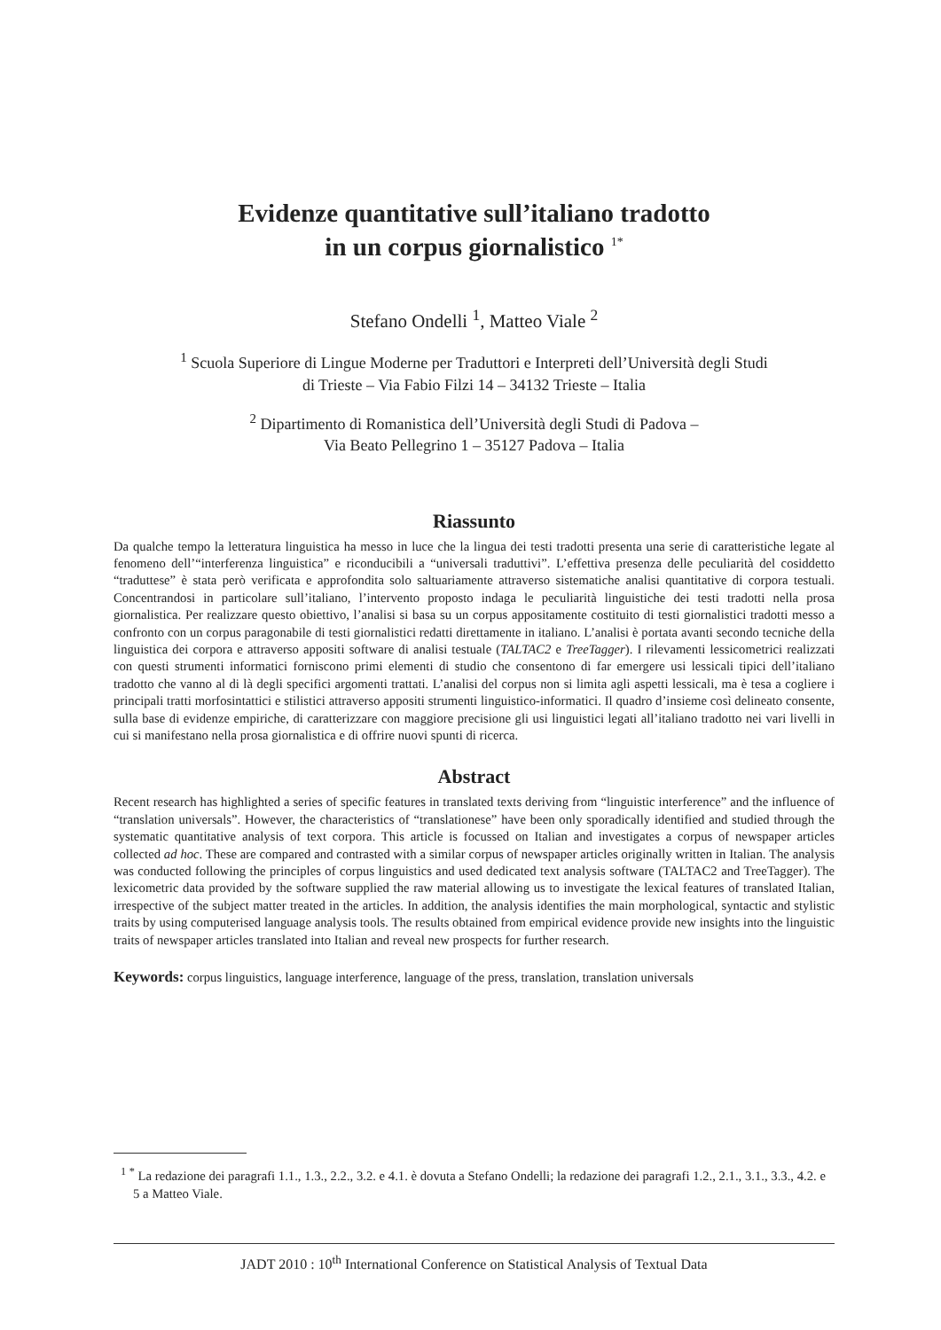Evidenze quantitative sull’italiano tradotto
in un corpus giornalistico <sup>1*</sup>
Stefano Ondelli <sup>1</sup>, Matteo Viale <sup>2</sup>
<sup>1</sup> Scuola Superiore di Lingue Moderne per Traduttori e Interpreti dell’Università degli Studi
di Trieste – Via Fabio Filzi 14 – 34132 Trieste – Italia
<sup>2</sup> Dipartimento di Romanistica dell’Università degli Studi di Padova –
Via Beato Pellegrino 1 – 35127 Padova – Italia
Riassunto
Da qualche tempo la letteratura linguistica ha messo in luce che la lingua dei testi tradotti presenta una serie di caratteristiche legate al fenomeno dell’“interferenza linguistica” e riconducibili a “universali traduttivi”. L’effettiva presenza delle peculiarità del cosiddetto “traduttese” è stata però verificata e approfondita solo saltuariamente attraverso sistematiche analisi quantitative di corpora testuali. Concentrandosi in particolare sull’italiano, l’intervento proposto indaga le peculiarità linguistiche dei testi tradotti nella prosa giornalistica. Per realizzare questo obiettivo, l’analisi si basa su un corpus appositamente costituito di testi giornalistici tradotti messo a confronto con un corpus paragonabile di testi giornalistici redatti direttamente in italiano. L’analisi è portata avanti secondo tecniche della linguistica dei corpora e attraverso appositi software di analisi testuale (TALTAC2 e TreeTagger). I rilevamenti lessicometrici realizzati con questi strumenti informatici forniscono primi elementi di studio che consentono di far emergere usi lessicali tipici dell’italiano tradotto che vanno al di là degli specifici argomenti trattati. L’analisi del corpus non si limita agli aspetti lessicali, ma è tesa a cogliere i principali tratti morfosintattici e stilistici attraverso appositi strumenti linguistico-informatici. Il quadro d’insieme così delineato consente, sulla base di evidenze empiriche, di caratterizzare con maggiore precisione gli usi linguistici legati all’italiano tradotto nei vari livelli in cui si manifestano nella prosa giornalistica e di offrire nuovi spunti di ricerca.
Abstract
Recent research has highlighted a series of specific features in translated texts deriving from “linguistic interference” and the influence of “translation universals”. However, the characteristics of “translationese” have been only sporadically identified and studied through the systematic quantitative analysis of text corpora. This article is focussed on Italian and investigates a corpus of newspaper articles collected ad hoc. These are compared and contrasted with a similar corpus of newspaper articles originally written in Italian. The analysis was conducted following the principles of corpus linguistics and used dedicated text analysis software (TALTAC2 and TreeTagger). The lexicometric data provided by the software supplied the raw material allowing us to investigate the lexical features of translated Italian, irrespective of the subject matter treated in the articles. In addition, the analysis identifies the main morphological, syntactic and stylistic traits by using computerised language analysis tools. The results obtained from empirical evidence provide new insights into the linguistic traits of newspaper articles translated into Italian and reveal new prospects for further research.
Keywords: corpus linguistics, language interference, language of the press, translation, translation universals
<sup>1</sup> <sup>*</sup> La redazione dei paragrafi 1.1., 1.3., 2.2., 3.2. e 4.1. è dovuta a Stefano Ondelli; la redazione dei paragrafi 1.2., 2.1., 3.1., 3.3., 4.2. e 5 a Matteo Viale.
JADT 2010 : 10<sup>th</sup> International Conference on Statistical Analysis of Textual Data